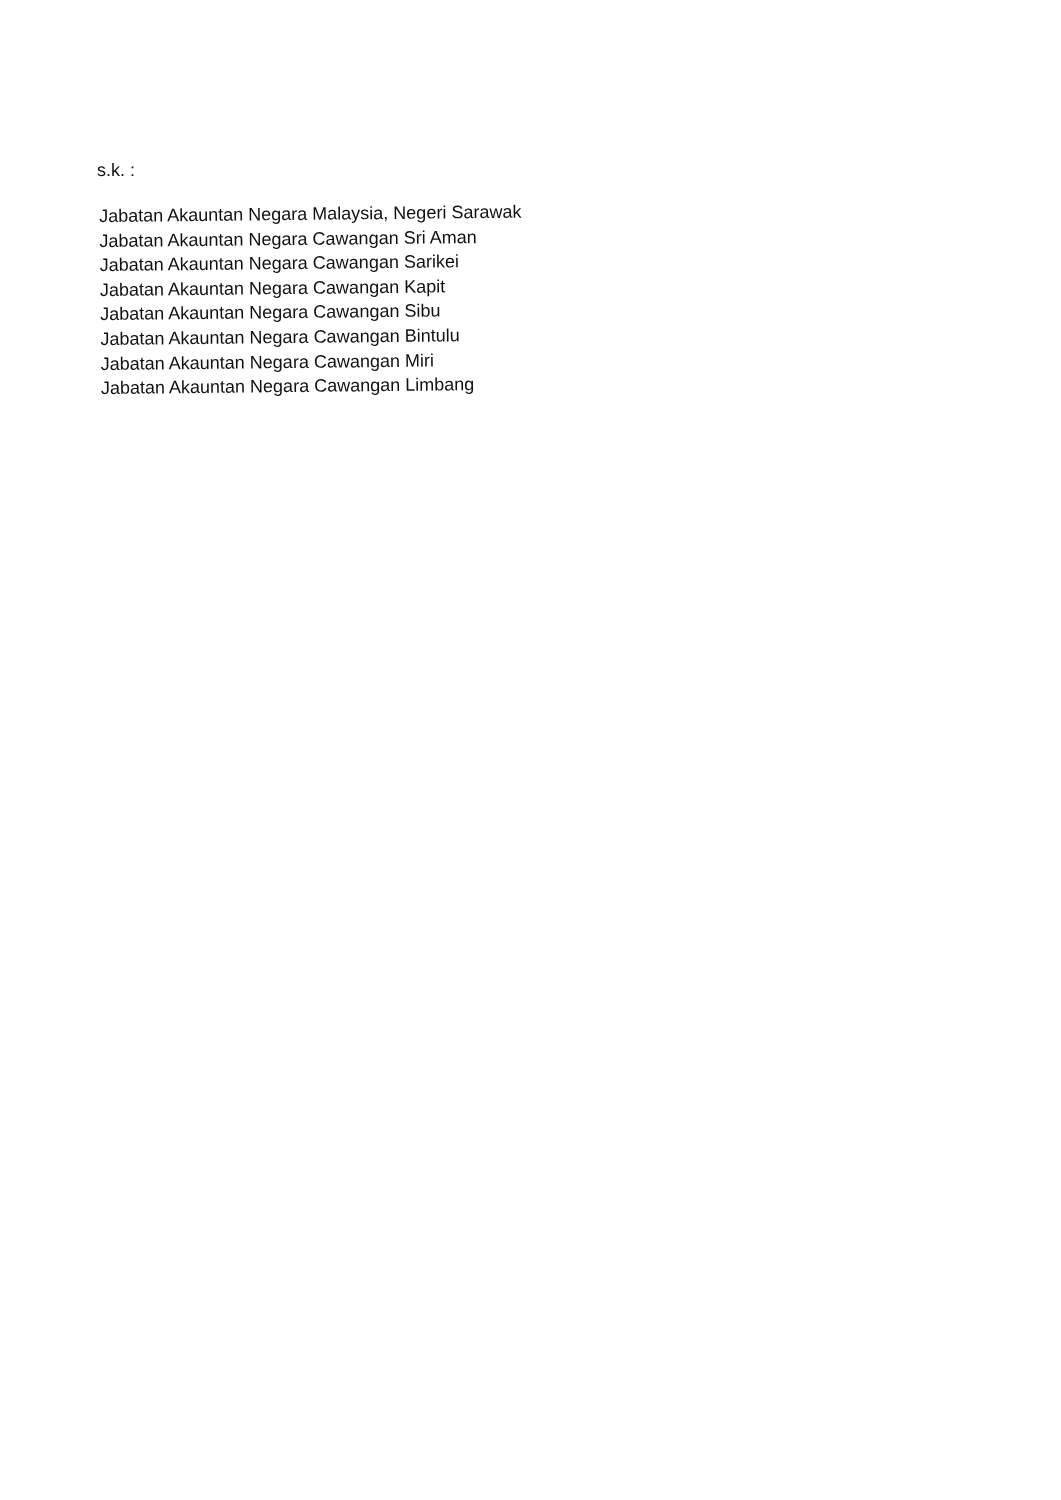s.k. :
Jabatan Akauntan Negara Malaysia, Negeri Sarawak
Jabatan Akauntan Negara Cawangan Sri Aman
Jabatan Akauntan Negara Cawangan Sarikei
Jabatan Akauntan Negara Cawangan Kapit
Jabatan Akauntan Negara Cawangan Sibu
Jabatan Akauntan Negara Cawangan Bintulu
Jabatan Akauntan Negara Cawangan Miri
Jabatan Akauntan Negara Cawangan Limbang